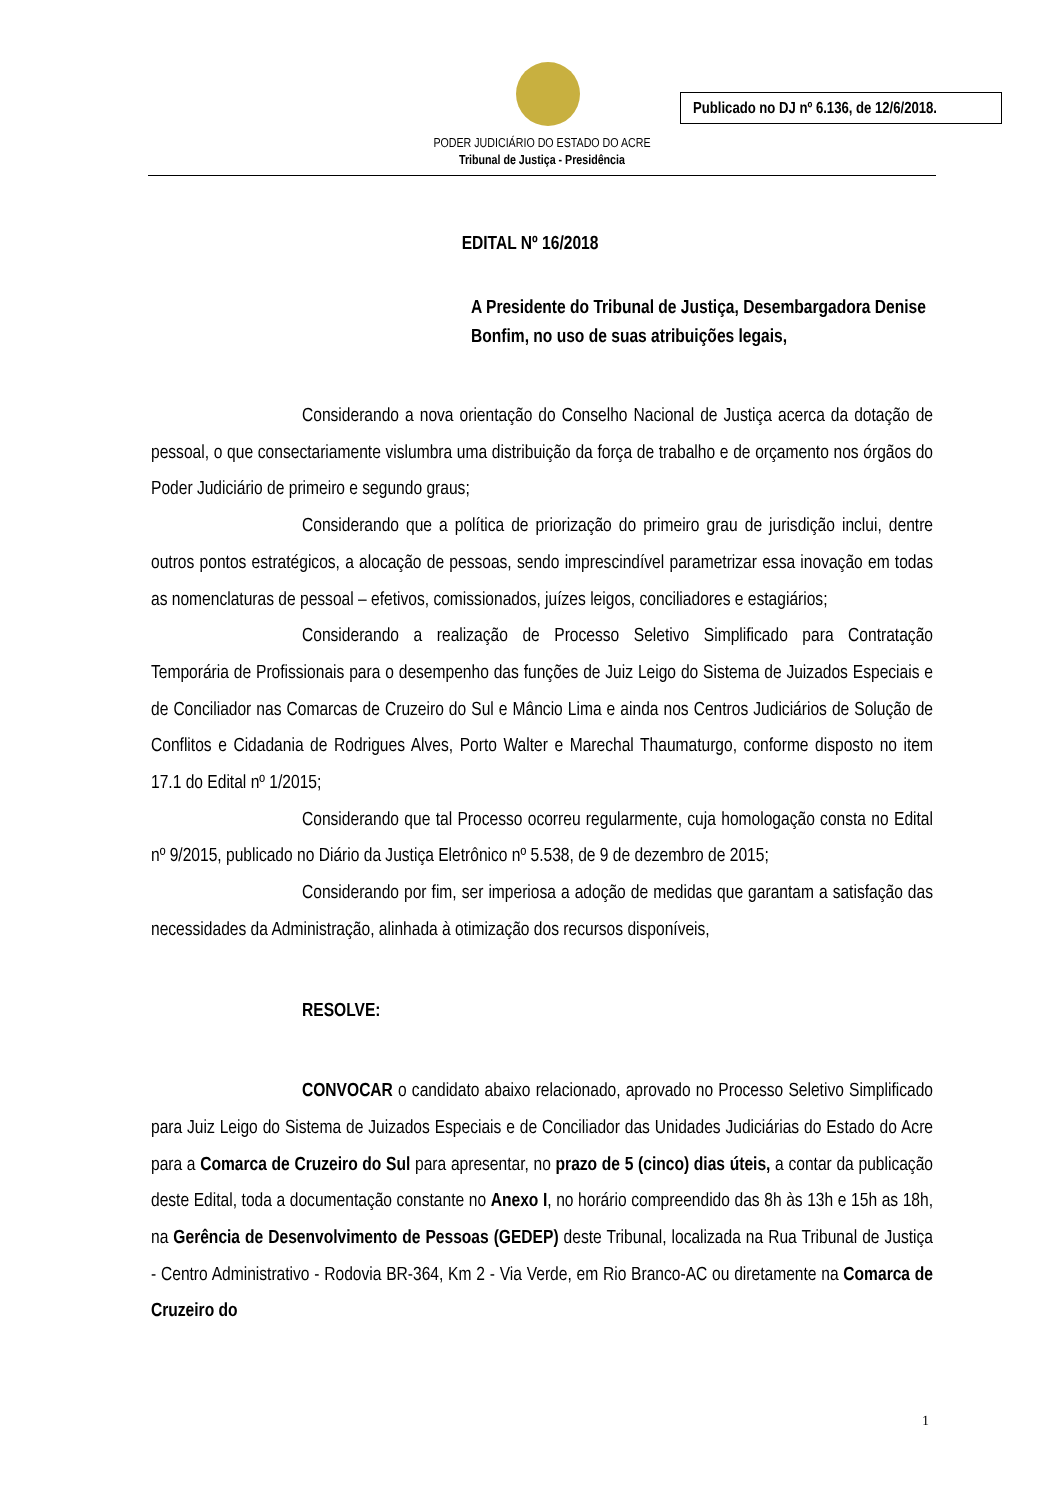Publicado no DJ nº 6.136, de 12/6/2018.
PODER JUDICIÁRIO DO ESTADO DO ACRE
Tribunal de Justiça - Presidência
EDITAL Nº 16/2018
A Presidente do Tribunal de Justiça, Desembargadora Denise Bonfim, no uso de suas atribuições legais,
Considerando a nova orientação do Conselho Nacional de Justiça acerca da dotação de pessoal, o que consectariamente vislumbra uma distribuição da força de trabalho e de orçamento nos órgãos do Poder Judiciário de primeiro e segundo graus;
Considerando que a política de priorização do primeiro grau de jurisdição inclui, dentre outros pontos estratégicos, a alocação de pessoas, sendo imprescindível parametrizar essa inovação em todas as nomenclaturas de pessoal – efetivos, comissionados, juízes leigos, conciliadores e estagiários;
Considerando a realização de Processo Seletivo Simplificado para Contratação Temporária de Profissionais para o desempenho das funções de Juiz Leigo do Sistema de Juizados Especiais e de Conciliador nas Comarcas de Cruzeiro do Sul e Mâncio Lima e ainda nos Centros Judiciários de Solução de Conflitos e Cidadania de Rodrigues Alves, Porto Walter e Marechal Thaumaturgo, conforme disposto no item 17.1 do Edital nº 1/2015;
Considerando que tal Processo ocorreu regularmente, cuja homologação consta no Edital nº 9/2015, publicado no Diário da Justiça Eletrônico nº 5.538, de 9 de dezembro de 2015;
Considerando por fim, ser imperiosa a adoção de medidas que garantam a satisfação das necessidades da Administração, alinhada à otimização dos recursos disponíveis,
RESOLVE:
CONVOCAR o candidato abaixo relacionado, aprovado no Processo Seletivo Simplificado para Juiz Leigo do Sistema de Juizados Especiais e de Conciliador das Unidades Judiciárias do Estado do Acre para a Comarca de Cruzeiro do Sul para apresentar, no prazo de 5 (cinco) dias úteis, a contar da publicação deste Edital, toda a documentação constante no Anexo I, no horário compreendido das 8h às 13h e 15h as 18h, na Gerência de Desenvolvimento de Pessoas (GEDEP) deste Tribunal, localizada na Rua Tribunal de Justiça - Centro Administrativo - Rodovia BR-364, Km 2 - Via Verde, em Rio Branco-AC ou diretamente na Comarca de Cruzeiro do
1